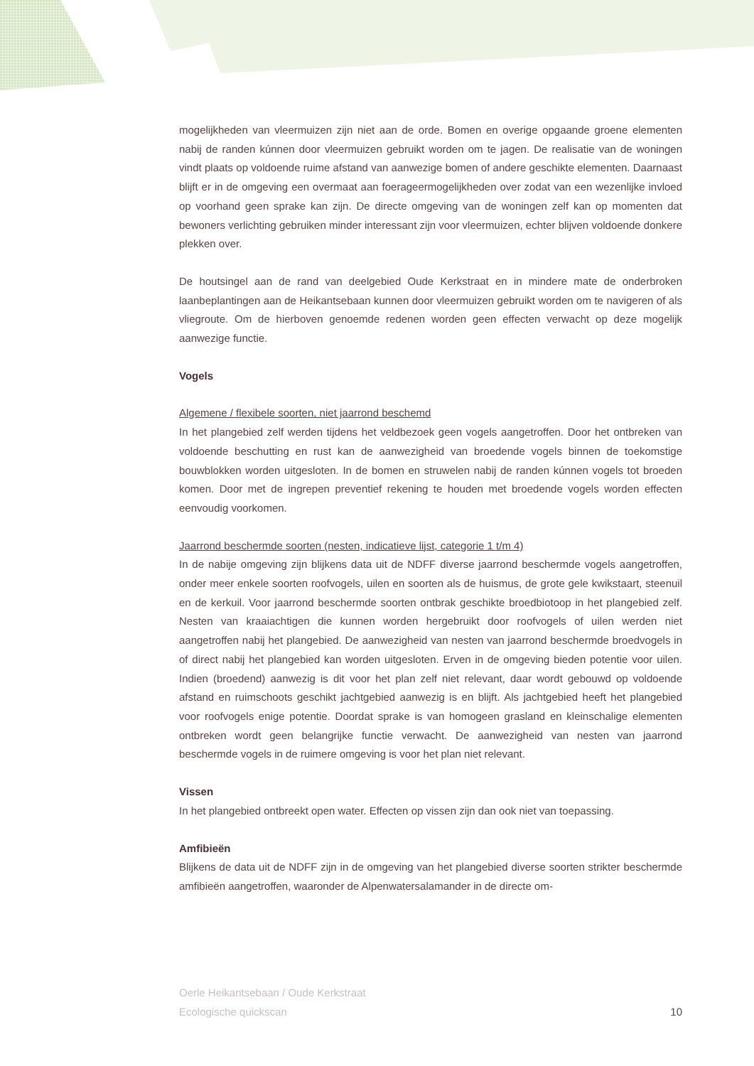mogelijkheden van vleermuizen zijn niet aan de orde. Bomen en overige opgaande groene elementen nabij de randen kúnnen door vleermuizen gebruikt worden om te jagen. De realisatie van de woningen vindt plaats op voldoende ruime afstand van aanwezige bomen of andere geschikte elementen. Daarnaast blijft er in de omgeving een overmaat aan foerageermogelijkheden over zodat van een wezenlijke invloed op voorhand geen sprake kan zijn. De directe omgeving van de woningen zelf kan op momenten dat bewoners verlichting gebruiken minder interessant zijn voor vleermuizen, echter blijven voldoende donkere plekken over.
De houtsingel aan de rand van deelgebied Oude Kerkstraat en in mindere mate de onderbroken laanbeplantingen aan de Heikantsebaan kunnen door vleermuizen gebruikt worden om te navigeren of als vliegroute. Om de hierboven genoemde redenen worden geen effecten verwacht op deze mogelijk aanwezige functie.
Vogels
Algemene / flexibele soorten, niet jaarrond beschemd
In het plangebied zelf werden tijdens het veldbezoek geen vogels aangetroffen. Door het ontbreken van voldoende beschutting en rust kan de aanwezigheid van broedende vogels binnen de toekomstige bouwblokken worden uitgesloten. In de bomen en struwelen nabij de randen kúnnen vogels tot broeden komen. Door met de ingrepen preventief rekening te houden met broedende vogels worden effecten eenvoudig voorkomen.
Jaarrond beschermde soorten (nesten, indicatieve lijst, categorie 1 t/m 4)
In de nabije omgeving zijn blijkens data uit de NDFF diverse jaarrond beschermde vogels aangetroffen, onder meer enkele soorten roofvogels, uilen en soorten als de huismus, de grote gele kwikstaart, steenuil en de kerkuil. Voor jaarrond beschermde soorten ontbrak geschikte broedbiotoop in het plangebied zelf. Nesten van kraaiachtigen die kunnen worden hergebruikt door roofvogels of uilen werden niet aangetroffen nabij het plangebied. De aanwezigheid van nesten van jaarrond beschermde broedvogels in of direct nabij het plangebied kan worden uitgesloten. Erven in de omgeving bieden potentie voor uilen. Indien (broedend) aanwezig is dit voor het plan zelf niet relevant, daar wordt gebouwd op voldoende afstand en ruimschoots geschikt jachtgebied aanwezig is en blijft. Als jachtgebied heeft het plangebied voor roofvogels enige potentie. Doordat sprake is van homogeen grasland en kleinschalige elementen ontbreken wordt geen belangrijke functie verwacht. De aanwezigheid van nesten van jaarrond beschermde vogels in de ruimere omgeving is voor het plan niet relevant.
Vissen
In het plangebied ontbreekt open water. Effecten op vissen zijn dan ook niet van toepassing.
Amfibieën
Blijkens de data uit de NDFF zijn in de omgeving van het plangebied diverse soorten strikter beschermde amfibieën aangetroffen, waaronder de Alpenwatersalamander in de directe om-
Oerle Heikantsebaan / Oude Kerkstraat
Ecologische quickscan
10